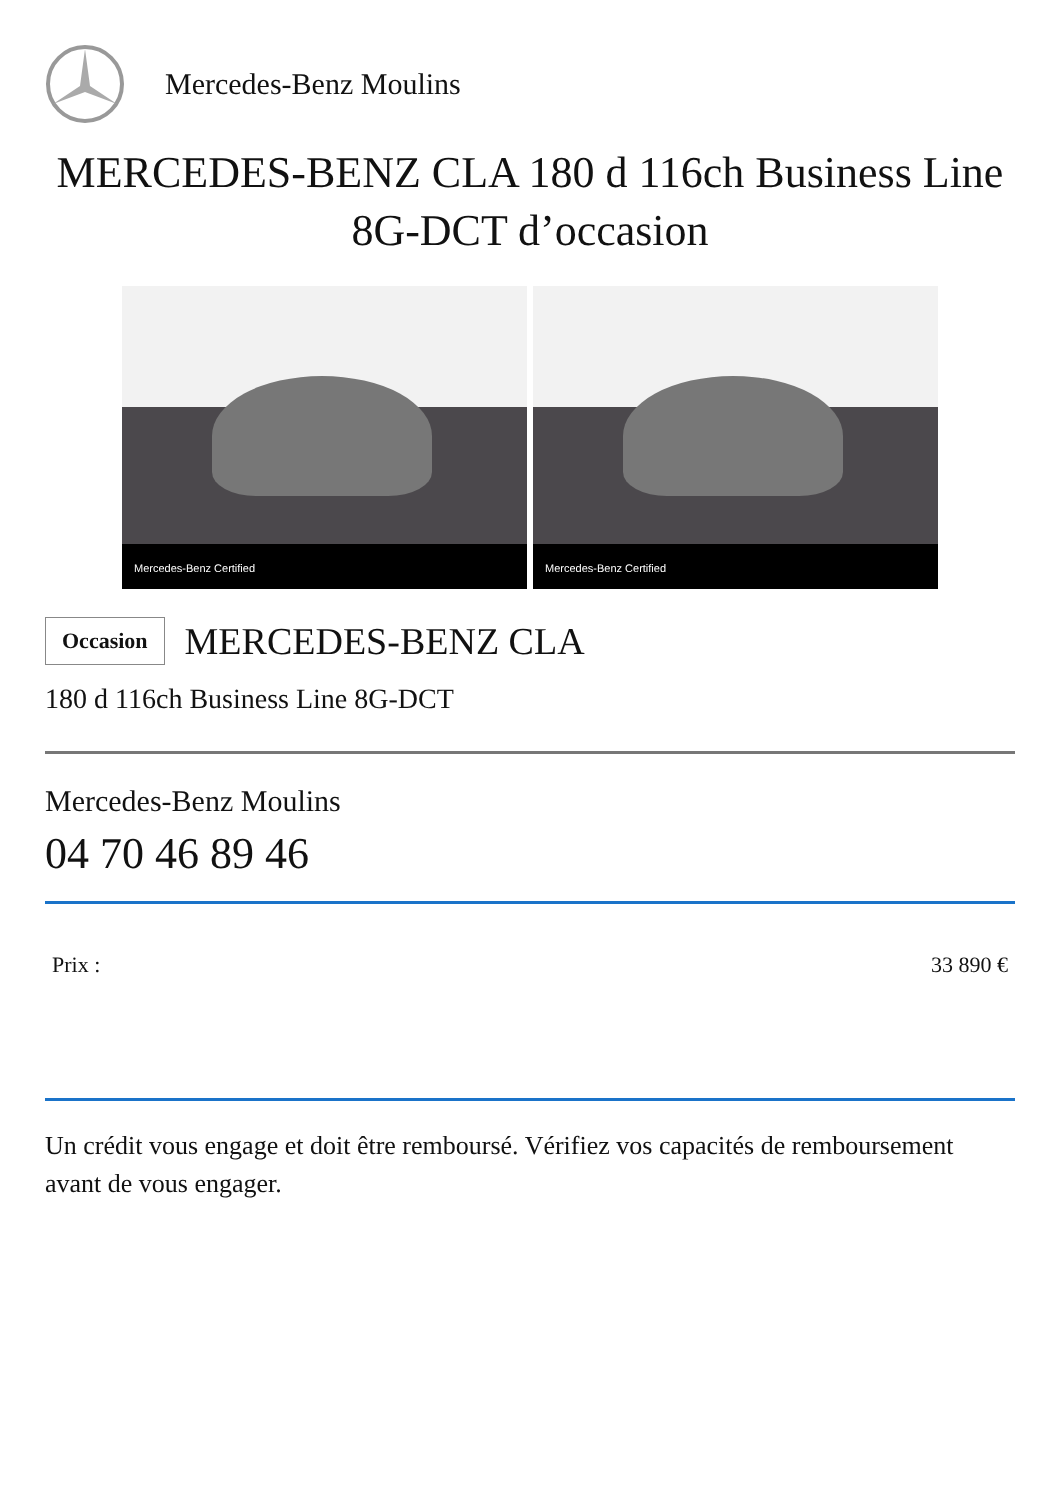Mercedes-Benz Moulins
MERCEDES-BENZ CLA 180 d 116ch Business Line 8G-DCT d’occasion
Mercedes-Benz Certified
Mercedes-Benz Certified
Occasion
MERCEDES-BENZ CLA
180 d 116ch Business Line 8G-DCT
Mercedes-Benz Moulins
04 70 46 89 46
Prix : 33 890 €
Un crédit vous engage et doit être remboursé. Vérifiez vos capacités de remboursement avant de vous engager.